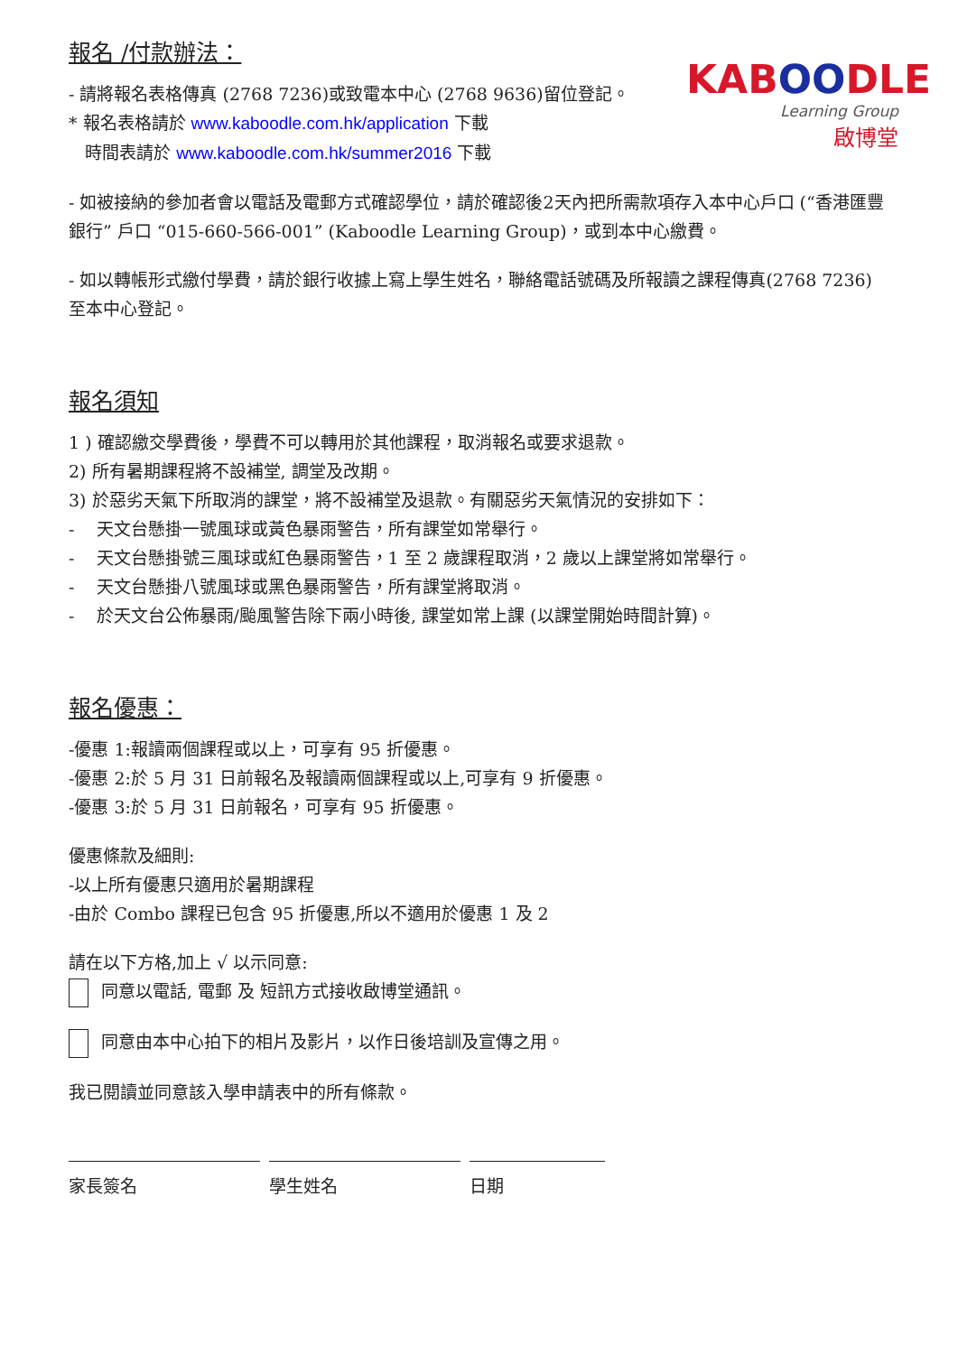KABOODLE
Learning Group
啟博堂
報名 /付款辦法：
- 請將報名表格傳真 (2768 7236)或致電本中心 (2768 9636)留位登記。
* 報名表格請於 www.kaboodle.com.hk/application 下載
時間表請於 www.kaboodle.com.hk/summer2016 下載
- 如被接納的參加者會以電話及電郵方式確認學位，請於確認後2天內把所需款項存入本中心戶口 (“香港匯豐銀行” 戶口 “015-660-566-001” (Kaboodle Learning Group)，或到本中心繳費。
- 如以轉帳形式繳付學費，請於銀行收據上寫上學生姓名，聯絡電話號碼及所報讀之課程傳真(2768 7236)至本中心登記。
報名須知
1 ) 確認繳交學費後，學費不可以轉用於其他課程，取消報名或要求退款。
2) 所有暑期課程將不設補堂, 調堂及改期。
3) 於惡劣天氣下所取消的課堂，將不設補堂及退款。有關惡劣天氣情況的安排如下：
- 天文台懸掛一號風球或黃色暴雨警告，所有課堂如常舉行。
- 天文台懸掛號三風球或紅色暴雨警告，1 至 2 歲課程取消，2 歲以上課堂將如常舉行。
- 天文台懸掛八號風球或黑色暴雨警告，所有課堂將取消。
- 於天文台公佈暴雨/颱風警告除下兩小時後, 課堂如常上課 (以課堂開始時間計算)。
報名優惠：
-優惠 1:報讀兩個課程或以上，可享有 95 折優惠。
-優惠 2:於 5 月 31 日前報名及報讀兩個課程或以上,可享有 9 折優惠。
-優惠 3:於 5 月 31 日前報名，可享有 95 折優惠。
優惠條款及細則:
-以上所有優惠只適用於暑期課程
-由於 Combo 課程已包含 95 折優惠,所以不適用於優惠 1 及 2
請在以下方格,加上 √ 以示同意:
同意以電話, 電郵 及 短訊方式接收啟博堂通訊。
同意由本中心拍下的相片及影片，以作日後培訓及宣傳之用。
我已閱讀並同意該入學申請表中的所有條款。
家長簽名 學生姓名 日期